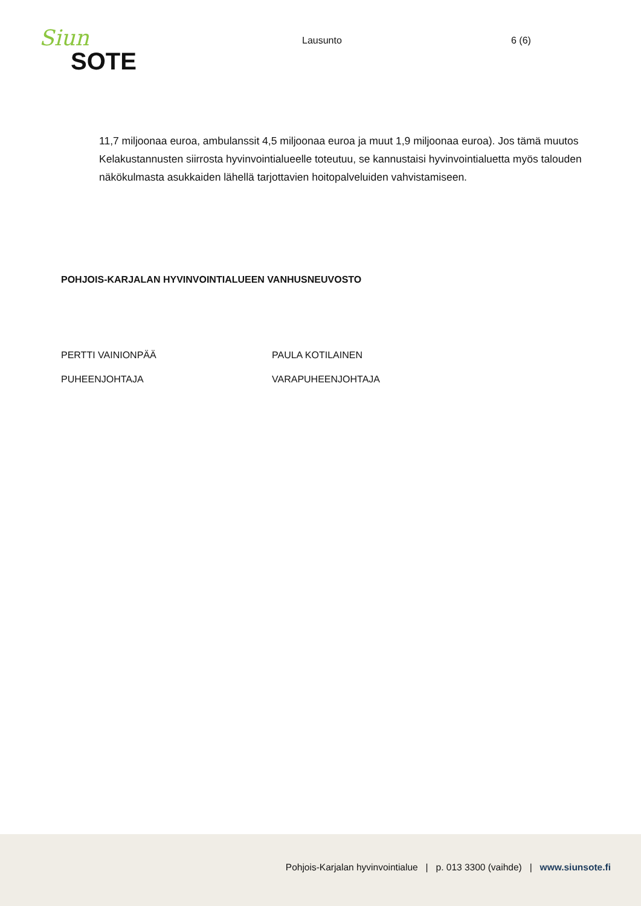Siun
SOTE
Lausunto 6 (6)
11,7 miljoonaa euroa, ambulanssit 4,5 miljoonaa euroa ja muut 1,9 miljoonaa euroa). Jos tämä muutos Kelakustannusten siirrosta hyvinvointialueelle toteutuu, se kannustaisi hyvinvointialuetta myös talouden näkökulmasta asukkaiden lähellä tarjottavien hoitopalveluiden vahvistamiseen.
POHJOIS-KARJALAN HYVINVOINTIALUEEN VANHUSNEUVOSTO
PERTTI VAINIONPÄÄ
PUHEENJOHTAJA
PAULA KOTILAINEN
VARAPUHEENJOHTAJA
Pohjois-Karjalan hyvinvointialue | p. 013 3300 (vaihde) | www.siunsote.fi